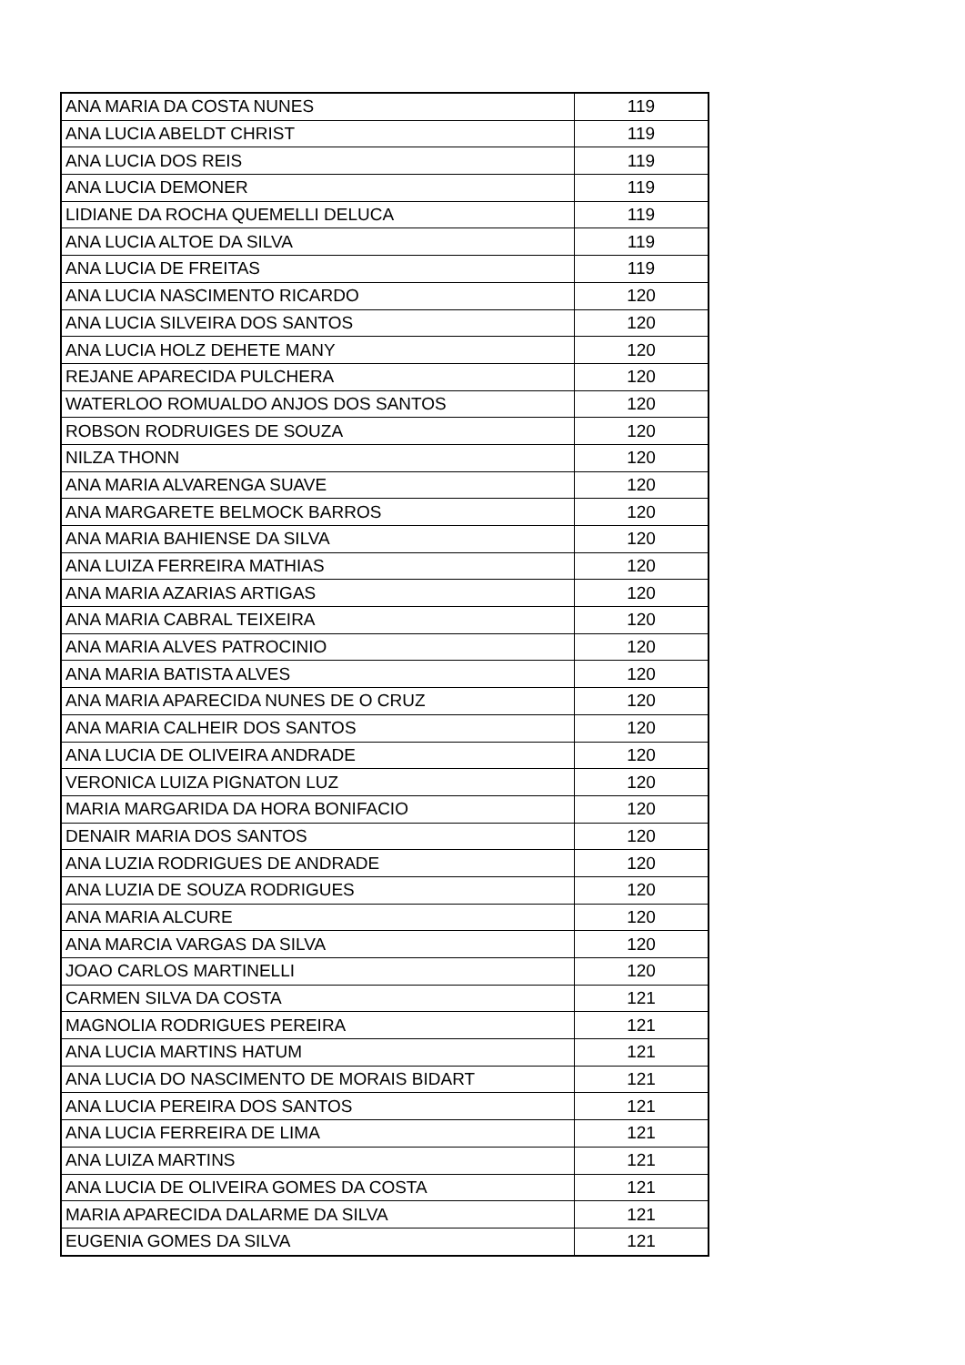| ANA MARIA DA COSTA NUNES | 119 |
| ANA LUCIA ABELDT CHRIST | 119 |
| ANA LUCIA DOS REIS | 119 |
| ANA LUCIA DEMONER | 119 |
| LIDIANE DA ROCHA QUEMELLI DELUCA | 119 |
| ANA LUCIA ALTOE DA SILVA | 119 |
| ANA LUCIA DE FREITAS | 119 |
| ANA LUCIA NASCIMENTO RICARDO | 120 |
| ANA LUCIA SILVEIRA DOS SANTOS | 120 |
| ANA LUCIA HOLZ DEHETE MANY | 120 |
| REJANE APARECIDA PULCHERA | 120 |
| WATERLOO ROMUALDO ANJOS DOS SANTOS | 120 |
| ROBSON RODRUIGES DE SOUZA | 120 |
| NILZA THONN | 120 |
| ANA MARIA ALVARENGA SUAVE | 120 |
| ANA MARGARETE BELMOCK BARROS | 120 |
| ANA MARIA BAHIENSE DA SILVA | 120 |
| ANA LUIZA FERREIRA MATHIAS | 120 |
| ANA MARIA AZARIAS ARTIGAS | 120 |
| ANA MARIA CABRAL TEIXEIRA | 120 |
| ANA MARIA ALVES PATROCINIO | 120 |
| ANA MARIA BATISTA ALVES | 120 |
| ANA MARIA APARECIDA NUNES DE O CRUZ | 120 |
| ANA MARIA CALHEIR DOS SANTOS | 120 |
| ANA LUCIA DE OLIVEIRA ANDRADE | 120 |
| VERONICA LUIZA PIGNATON LUZ | 120 |
| MARIA MARGARIDA DA HORA BONIFACIO | 120 |
| DENAIR MARIA DOS SANTOS | 120 |
| ANA LUZIA RODRIGUES DE ANDRADE | 120 |
| ANA LUZIA DE SOUZA RODRIGUES | 120 |
| ANA MARIA ALCURE | 120 |
| ANA MARCIA VARGAS DA SILVA | 120 |
| JOAO CARLOS MARTINELLI | 120 |
| CARMEN SILVA DA COSTA | 121 |
| MAGNOLIA RODRIGUES PEREIRA | 121 |
| ANA LUCIA MARTINS HATUM | 121 |
| ANA LUCIA DO NASCIMENTO DE MORAIS BIDART | 121 |
| ANA LUCIA PEREIRA DOS SANTOS | 121 |
| ANA LUCIA FERREIRA DE LIMA | 121 |
| ANA LUIZA MARTINS | 121 |
| ANA LUCIA DE OLIVEIRA GOMES DA COSTA | 121 |
| MARIA APARECIDA DALARME DA SILVA | 121 |
| EUGENIA GOMES DA SILVA | 121 |